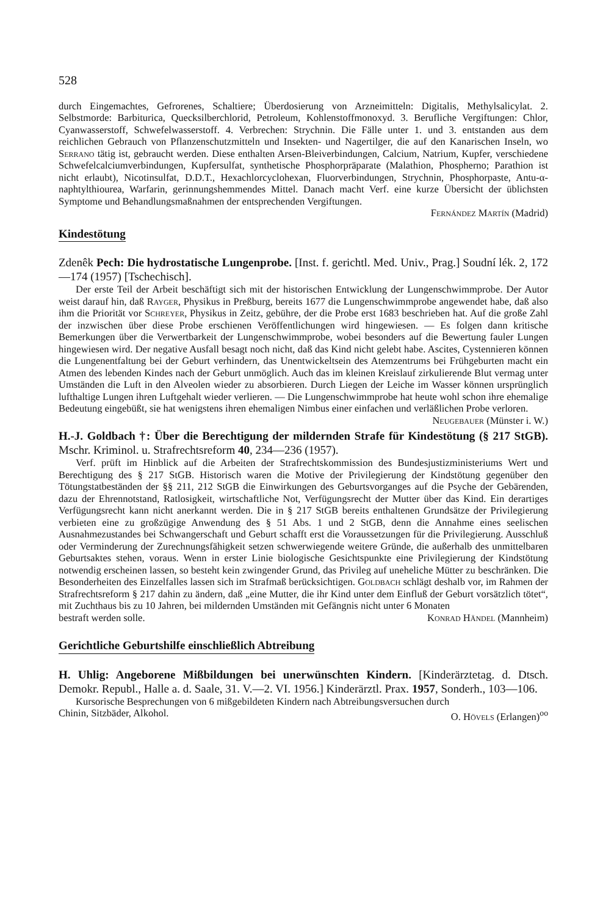528
durch Eingemachtes, Gefrorenes, Schaltiere; Überdosierung von Arzneimitteln: Digitalis, Methylsalicylat. 2. Selbstmorde: Barbiturica, Quecksilberchlorid, Petroleum, Kohlenstoffmonoxyd. 3. Berufliche Vergiftungen: Chlor, Cyanwasserstoff, Schwefelwasserstoff. 4. Verbrechen: Strychnin. Die Fälle unter 1. und 3. entstanden aus dem reichlichen Gebrauch von Pflanzenschutzmitteln und Insekten- und Nagertilger, die auf den Kanarischen Inseln, wo Serrano tätig ist, gebraucht werden. Diese enthalten Arsen-Bleiverbindungen, Calcium, Natrium, Kupfer, verschiedene Schwefelcalciumverbindungen, Kupfersulfat, synthetische Phosphorpräparate (Malathion, Phospherno; Parathion ist nicht erlaubt), Nicotinsulfat, D.D.T., Hexachlorcyclohexan, Fluorverbindungen, Strychnin, Phosphorpaste, Antu-α-naphtylthiourea, Warfarin, gerinnungshemmendes Mittel. Danach macht Verf. eine kurze Übersicht der üblichsten Symptome und Behandlungsmaßnahmen der entsprechenden Vergiftungen.
Fernández Martín (Madrid)
Kindestötung
Zdenêk Pech: Die hydrostatische Lungenprobe. [Inst. f. gerichtl. Med. Univ., Prag.] Soudní lék. 2, 172—174 (1957) [Tschechisch].
Der erste Teil der Arbeit beschäftigt sich mit der historischen Entwicklung der Lungenschwimmprobe. Der Autor weist darauf hin, daß Rayger, Physikus in Preßburg, bereits 1677 die Lungenschwimmprobe angewendet habe, daß also ihm die Priorität vor Schreyer, Physikus in Zeitz, gebühre, der die Probe erst 1683 beschrieben hat. Auf die große Zahl der inzwischen über diese Probe erschienen Veröffentlichungen wird hingewiesen. — Es folgen dann kritische Bemerkungen über die Verwertbarkeit der Lungenschwimmprobe, wobei besonders auf die Bewertung fauler Lungen hingewiesen wird. Der negative Ausfall besagt noch nicht, daß das Kind nicht gelebt habe. Ascites, Cystennieren können die Lungenentfaltung bei der Geburt verhindern, das Unentwickeltsein des Atemzentrums bei Frühgeburten macht ein Atmen des lebenden Kindes nach der Geburt unmöglich. Auch das im kleinen Kreislauf zirkulierende Blut vermag unter Umständen die Luft in den Alveolen wieder zu absorbieren. Durch Liegen der Leiche im Wasser können ursprünglich lufthaltige Lungen ihren Luftgehalt wieder verlieren. — Die Lungenschwimmprobe hat heute wohl schon ihre ehemalige Bedeutung eingebüßt, sie hat wenigstens ihren ehemaligen Nimbus einer einfachen und verläßlichen Probe verloren.
Neugebauer (Münster i. W.)
H.-J. Goldbach †: Über die Berechtigung der mildernden Strafe für Kindestötung (§ 217 StGB). Mschr. Kriminol. u. Strafrechtsreform 40, 234—236 (1957).
Verf. prüft im Hinblick auf die Arbeiten der Strafrechtskommission des Bundesjustizministeriums Wert und Berechtigung des § 217 StGB. Historisch waren die Motive der Privilegierung der Kindstötung gegenüber den Tötungstatbeständen der §§ 211, 212 StGB die Einwirkungen des Geburtsvorganges auf die Psyche der Gebärenden, dazu der Ehrennotstand, Ratlosigkeit, wirtschaftliche Not, Verfügungsrecht der Mutter über das Kind. Ein derartiges Verfügungsrecht kann nicht anerkannt werden. Die in § 217 StGB bereits enthaltenen Grundsätze der Privilegierung verbieten eine zu großzügige Anwendung des § 51 Abs. 1 und 2 StGB, denn die Annahme eines seelischen Ausnahmezustandes bei Schwangerschaft und Geburt schafft erst die Voraussetzungen für die Privilegierung. Ausschluß oder Verminderung der Zurechnungsfähigkeit setzen schwerwiegende weitere Gründe, die außerhalb des unmittelbaren Geburtsaktes stehen, voraus. Wenn in erster Linie biologische Gesichtspunkte eine Privilegierung der Kindstötung notwendig erscheinen lassen, so besteht kein zwingender Grund, das Privileg auf uneheliche Mütter zu beschränken. Die Besonderheiten des Einzelfalles lassen sich im Strafmaß berücksichtigen. Goldbach schlägt deshalb vor, im Rahmen der Strafrechtsreform § 217 dahin zu ändern, daß „eine Mutter, die ihr Kind unter dem Einfluß der Geburt vorsätzlich tötet“, mit Zuchthaus bis zu 10 Jahren, bei mildernden Umständen mit Gefängnis nicht unter 6 Monaten
bestraft werden solle. Konrad Händel (Mannheim)
Gerichtliche Geburtshilfe einschließlich Abtreibung
H. Uhlig: Angeborene Mißbildungen bei unerwünschten Kindern. [Kinderärztetag. d. Dtsch. Demokr. Republ., Halle a. d. Saale, 31. V.—2. VI. 1956.] Kinderärztl. Prax. 1957, Sonderh., 103—106.
Kursorische Besprechungen von 6 mißgebildeten Kindern nach Abtreibungsversuchen durch
Chinin, Sitzbäder, Alkohol. O. Hövels (Erlangen)<sup>oo</sup>